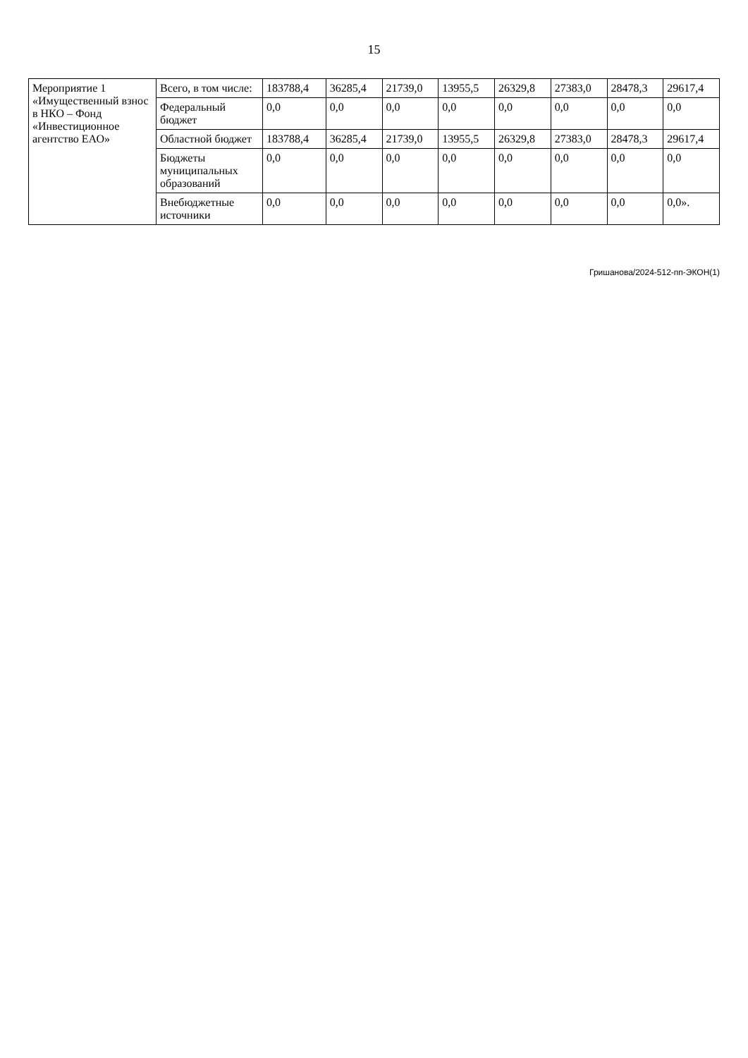15
| Мероприятие 1 «Имущественный взнос в НКО – Фонд «Инвестиционное агентство ЕАО» | Всего, в том числе: | 183788,4 | 36285,4 | 21739,0 | 13955,5 | 26329,8 | 27383,0 | 28478,3 | 29617,4 |
| | Федеральный бюджет | 0,0 | 0,0 | 0,0 | 0,0 | 0,0 | 0,0 | 0,0 | 0,0 |
| | Областной бюджет | 183788,4 | 36285,4 | 21739,0 | 13955,5 | 26329,8 | 27383,0 | 28478,3 | 29617,4 |
| | Бюджеты муниципальных образований | 0,0 | 0,0 | 0,0 | 0,0 | 0,0 | 0,0 | 0,0 | 0,0 |
| | Внебюджетные источники | 0,0 | 0,0 | 0,0 | 0,0 | 0,0 | 0,0 | 0,0 | 0,0». |
Гришанова/2024-512-пп-ЭКОН(1)